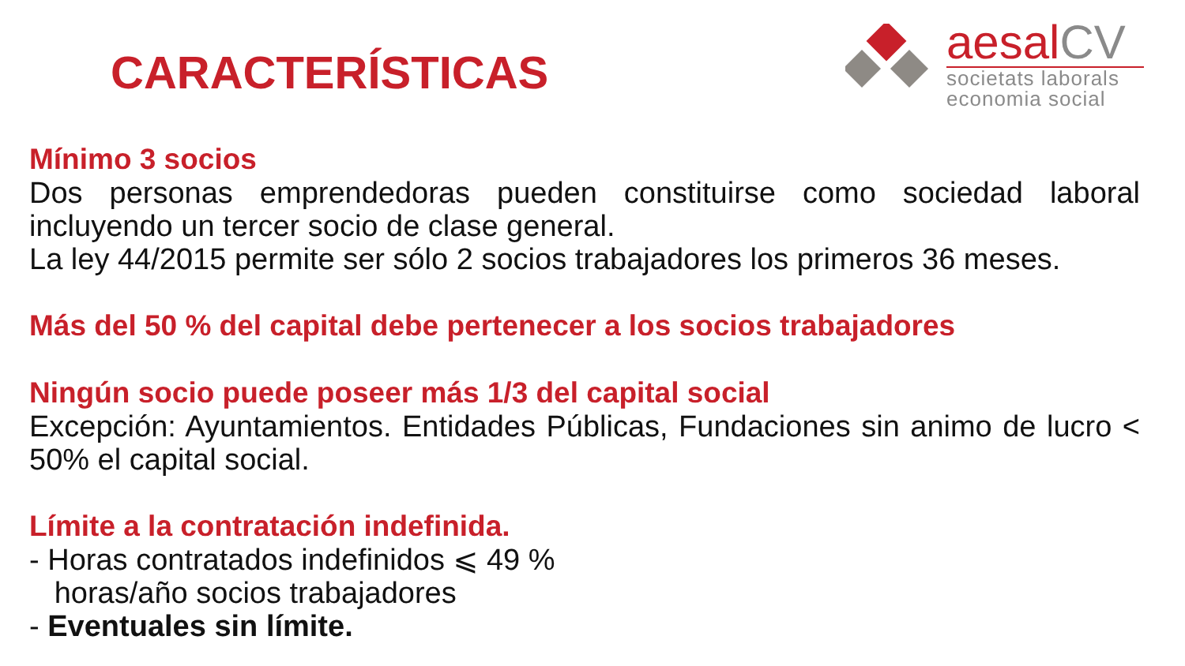CARACTERÍSTICAS
aesalCV
societats laborals economia social
Mínimo 3 socios
Dos personas emprendedoras pueden constituirse como sociedad laboral incluyendo un tercer socio de clase general.
La ley 44/2015 permite ser sólo 2 socios trabajadores los primeros 36 meses.
Más del 50 % del capital debe pertenecer a los socios trabajadores
Ningún socio puede poseer más 1/3 del capital social
Excepción: Ayuntamientos. Entidades Públicas, Fundaciones sin animo de lucro < 50% el capital social.
Límite a la contratación indefinida.
- Horas contratados indefinidos ⩽ 49 %
horas/año socios trabajadores
- Eventuales sin límite.